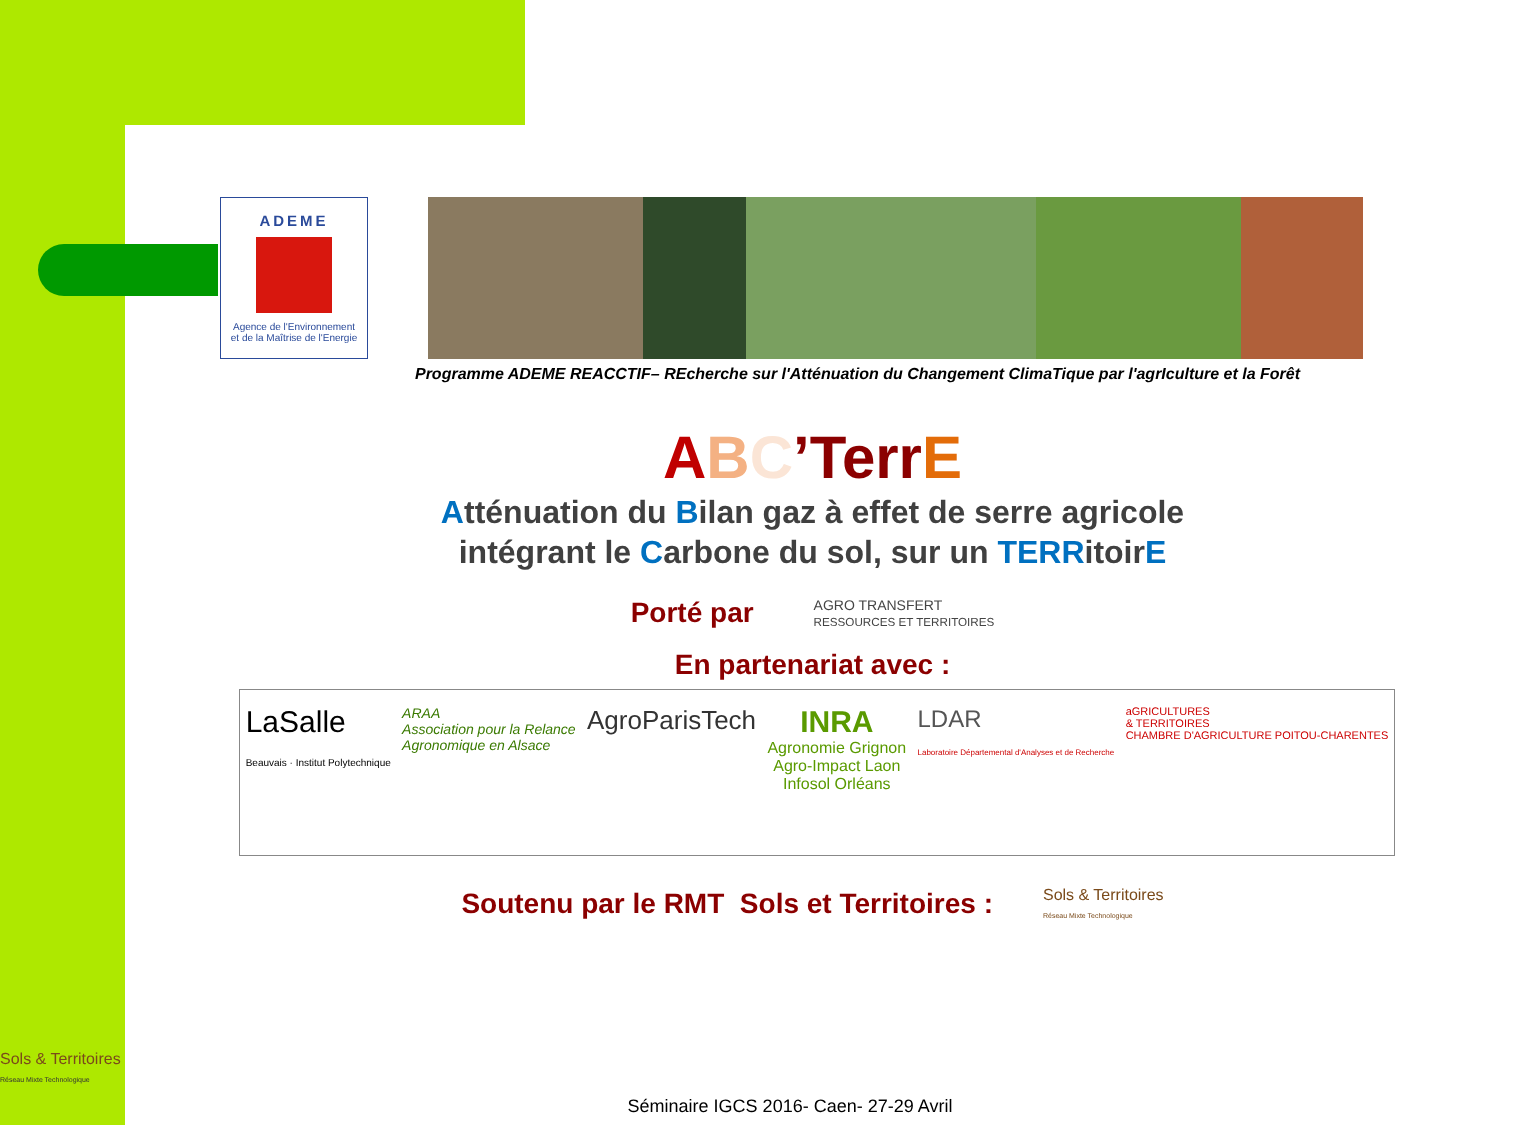ADEME
Agence de l'Environnement
et de la Maîtrise de l'Energie
Programme ADEME REACCTIF– REcherche sur l'Atténuation du Changement ClimaTique par l'agrIculture et la Forêt
ABC’Terr E
Atténuation du Bilan gaz à effet de serre agricole
intégrant le Carbone du sol, sur un TERRitoirE
Porté par AGRO TRANSFERT
RESSOURCES ET TERRITOIRES
En partenariat avec :
LaSalle
Beauvais · Institut Polytechnique ARAA
Association pour la Relance
Agronomique en Alsace AgroParisTech INRA
Agronomie Grignon
Agro-Impact Laon
Infosol Orléans LDAR
Laboratoire Départemental d'Analyses et de Recherche aGRICULTURES
& TERRITOIRES
CHAMBRE D'AGRICULTURE POITOU-CHARENTES
Soutenu par le RMT Sols et Territoires : Sols & Territoires
Réseau Mixte Technologique
Sols & Territoires
Réseau Mixte Technologique
Séminaire IGCS 2016- Caen- 27-29 Avril